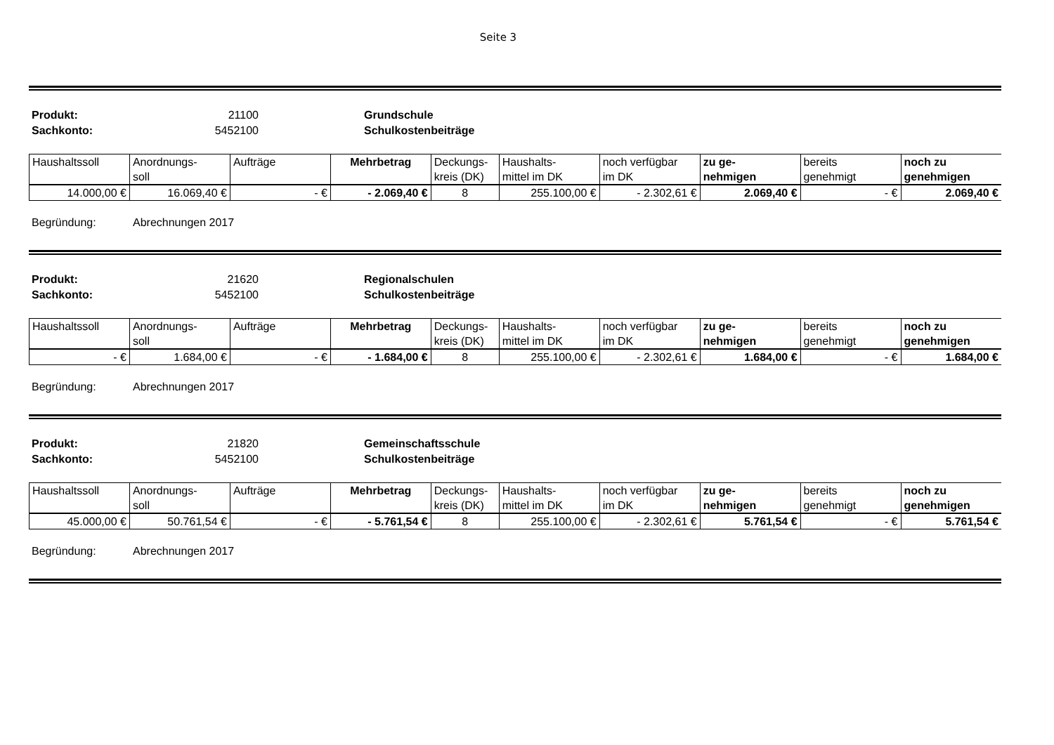Seite 3
Produkt: 21100 Grundschule Sachkonto: 5452100 Schulkostenbeiträge
| Haushaltssoll | Anordnungs- soll | Aufträge | Mehrbetrag | Deckungs- kreis (DK) | Haushalts- mittel im DK | noch verfügbar im DK | zu ge- nehmigen | bereits genehmigt | noch zu genehmigen |
| --- | --- | --- | --- | --- | --- | --- | --- | --- | --- |
| 14.000,00 € | 16.069,40 € | - € | - 2.069,40 € | 8 | 255.100,00 € | - 2.302,61 € | 2.069,40 € | - € | 2.069,40 € |
Begründung: Abrechnungen 2017
Produkt: 21620 Regionalschulen Sachkonto: 5452100 Schulkostenbeiträge
| Haushaltssoll | Anordnungs- soll | Aufträge | Mehrbetrag | Deckungs- kreis (DK) | Haushalts- mittel im DK | noch verfügbar im DK | zu ge- nehmigen | bereits genehmigt | noch zu genehmigen |
| --- | --- | --- | --- | --- | --- | --- | --- | --- | --- |
| - € | 1.684,00 € | - € | - 1.684,00 € | 8 | 255.100,00 € | - 2.302,61 € | 1.684,00 € | - € | 1.684,00 € |
Begründung: Abrechnungen 2017
Produkt: 21820 Gemeinschaftsschule Sachkonto: 5452100 Schulkostenbeiträge
| Haushaltssoll | Anordnungs- soll | Aufträge | Mehrbetrag | Deckungs- kreis (DK) | Haushalts- mittel im DK | noch verfügbar im DK | zu ge- nehmigen | bereits genehmigt | noch zu genehmigen |
| --- | --- | --- | --- | --- | --- | --- | --- | --- | --- |
| 45.000,00 € | 50.761,54 € | - € | - 5.761,54 € | 8 | 255.100,00 € | - 2.302,61 € | 5.761,54 € | - € | 5.761,54 € |
Begründung: Abrechnungen 2017